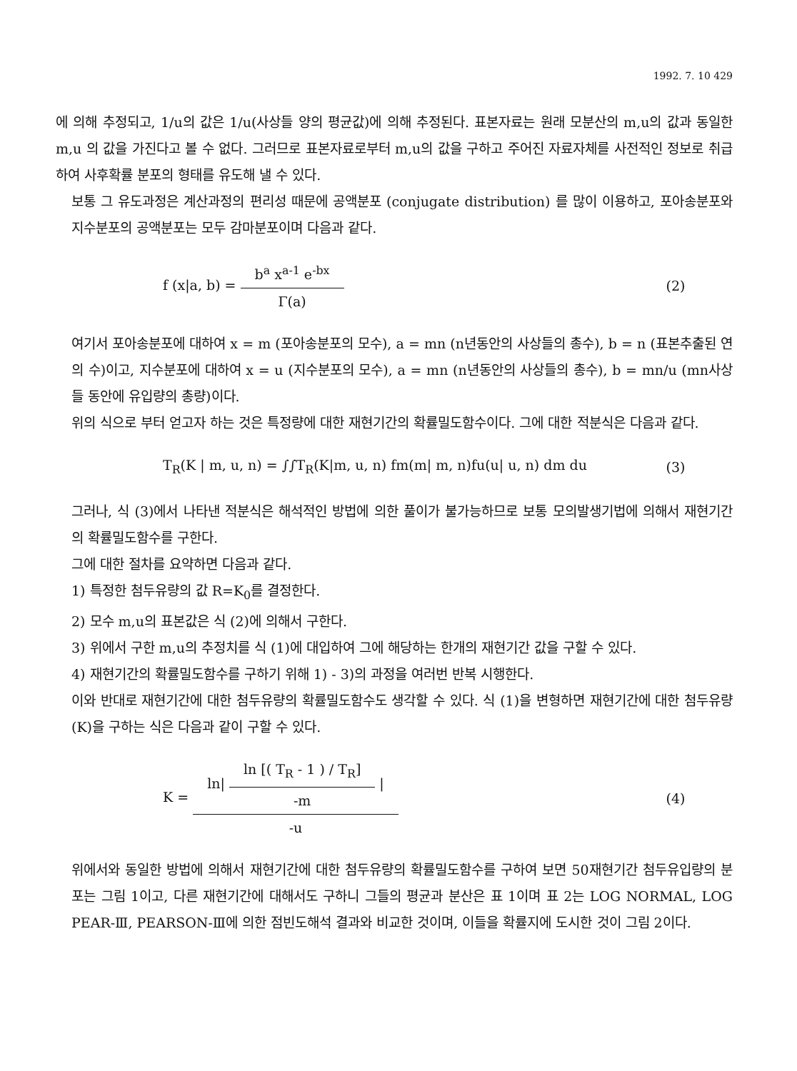1992. 7. 10 429
에 의해 추정되고, 1/u의 값은 1/u(사상들 양의 평균값)에 의해 추정된다. 표본자료는 원래 모분산의 m,u의 값과 동일한 m,u 의 값을 가진다고 볼 수 없다. 그러므로 표본자료로부터 m,u의 값을 구하고 주어진 자료자체를 사전적인 정보로 취급하여 사후확률 분포의 형태를 유도해 낼 수 있다.
보통 그 유도과정은 계산과정의 편리성 때문에 공액분포 (conjugate distribution) 를 많이 이용하고, 포아송분포와 지수분포의 공액분포는 모두 감마분포이며 다음과 같다.
f (x|a, b) = b<sup>a</sup> x<sup>a-1</sup> e<sup>-bx</sup> Γ(a) (2)
여기서 포아송분포에 대하여 x = m (포아송분포의 모수), a = mn (n년동안의 사상들의 총수), b = n (표본추출된 연의 수)이고, 지수분포에 대하여 x = u (지수분포의 모수), a = mn (n년동안의 사상들의 총수), b = mn/u (mn사상들 동안에 유입량의 총량)이다.
위의 식으로 부터 얻고자 하는 것은 특정량에 대한 재현기간의 확률밀도함수이다. 그에 대한 적분식은 다음과 같다.
T<sub>R</sub>(K | m, u, n) = ∫∫T<sub>R</sub>(K|m, u, n) fm(m| m, n)fu(u| u, n) dm du
(3)
그러나, 식 (3)에서 나타낸 적분식은 해석적인 방법에 의한 풀이가 불가능하므로 보통 모의발생기법에 의해서 재현기간의 확률밀도함수를 구한다.
그에 대한 절차를 요약하면 다음과 같다.
1) 특정한 첨두유량의 값 R=K<sub>0</sub>를 결정한다.
2) 모수 m,u의 표본값은 식 (2)에 의해서 구한다.
3) 위에서 구한 m,u의 추정치를 식 (1)에 대입하여 그에 해당하는 한개의 재현기간 값을 구할 수 있다.
4) 재현기간의 확률밀도함수를 구하기 위해 1) - 3)의 과정을 여러번 반복 시행한다.
이와 반대로 재현기간에 대한 첨두유량의 확률밀도함수도 생각할 수 있다. 식 (1)을 변형하면 재현기간에 대한 첨두유량 (K)을 구하는 식은 다음과 같이 구할 수 있다.
K = ln| ln [( T<sub>R</sub> - 1 ) / T<sub>R</sub>] -m | -u
(4)
위에서와 동일한 방법에 의해서 재현기간에 대한 첨두유량의 확률밀도함수를 구하여 보면 50재현기간 첨두유입량의 분포는 그림 1이고, 다른 재현기간에 대해서도 구하니 그들의 평균과 분산은 표 1이며 표 2는 LOG NORMAL, LOG PEAR-Ⅲ, PEARSON-Ⅲ에 의한 점빈도해석 결과와 비교한 것이며, 이들을 확률지에 도시한 것이 그림 2이다.